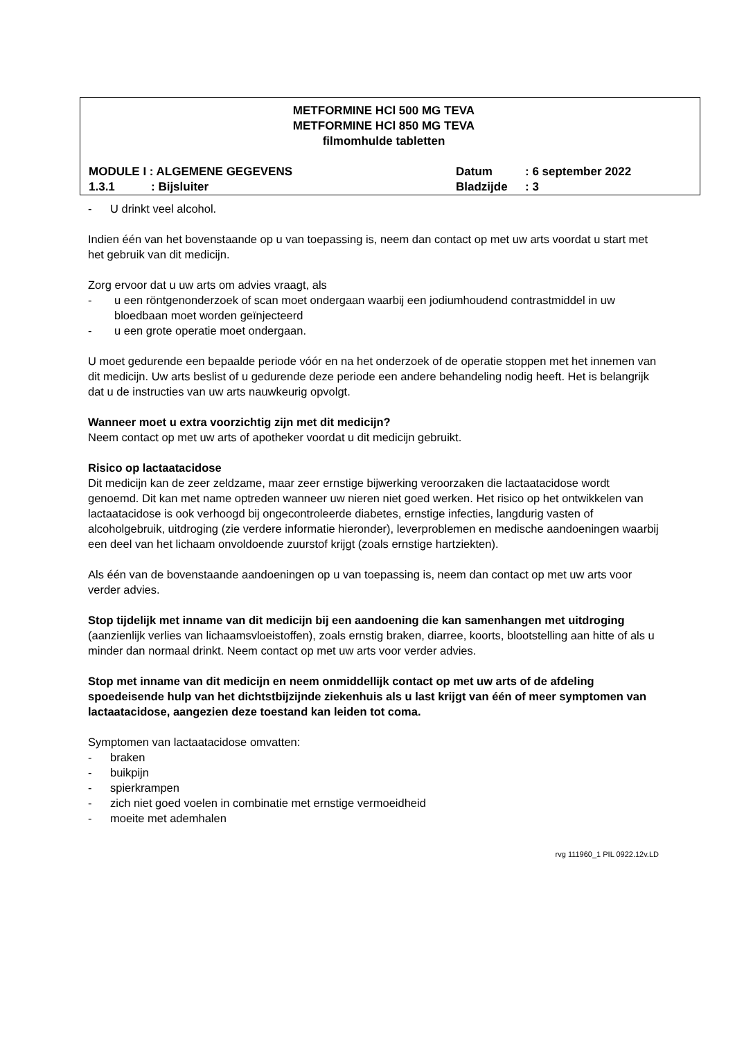METFORMINE HCl 500 MG TEVA
METFORMINE HCl 850 MG TEVA
filmomhulde tabletten
MODULE I : ALGEMENE GEGEVENS Datum : 6 september 2022
1.3.1: Bijsluiter Bladzijde : 3
- U drinkt veel alcohol.
Indien één van het bovenstaande op u van toepassing is, neem dan contact op met uw arts voordat u start met het gebruik van dit medicijn.
Zorg ervoor dat u uw arts om advies vraagt, als
- u een röntgenonderzoek of scan moet ondergaan waarbij een jodiumhoudend contrastmiddel in uw bloedbaan moet worden geïnjecteerd
- u een grote operatie moet ondergaan.
U moet gedurende een bepaalde periode vóór en na het onderzoek of de operatie stoppen met het innemen van dit medicijn. Uw arts beslist of u gedurende deze periode een andere behandeling nodig heeft. Het is belangrijk dat u de instructies van uw arts nauwkeurig opvolgt.
Wanneer moet u extra voorzichtig zijn met dit medicijn?
Neem contact op met uw arts of apotheker voordat u dit medicijn gebruikt.
Risico op lactaatacidose
Dit medicijn kan de zeer zeldzame, maar zeer ernstige bijwerking veroorzaken die lactaatacidose wordt genoemd. Dit kan met name optreden wanneer uw nieren niet goed werken. Het risico op het ontwikkelen van lactaatacidose is ook verhoogd bij ongecontroleerde diabetes, ernstige infecties, langdurig vasten of alcoholgebruik, uitdroging (zie verdere informatie hieronder), leverproblemen en medische aandoeningen waarbij een deel van het lichaam onvoldoende zuurstof krijgt (zoals ernstige hartziekten).
Als één van de bovenstaande aandoeningen op u van toepassing is, neem dan contact op met uw arts voor verder advies.
Stop tijdelijk met inname van dit medicijn bij een aandoening die kan samenhangen met uitdroging (aanzienlijk verlies van lichaamsvloeistoffen), zoals ernstig braken, diarree, koorts, blootstelling aan hitte of als u minder dan normaal drinkt. Neem contact op met uw arts voor verder advies.
Stop met inname van dit medicijn en neem onmiddellijk contact op met uw arts of de afdeling spoedeisende hulp van het dichtstbijzijnde ziekenhuis als u last krijgt van één of meer symptomen van lactaatacidose, aangezien deze toestand kan leiden tot coma.
Symptomen van lactaatacidose omvatten:
- braken
- buikpijn
- spierkrampen
- zich niet goed voelen in combinatie met ernstige vermoeidheid
- moeite met ademhalen
rvg 111960_1 PIL 0922.12v.LD